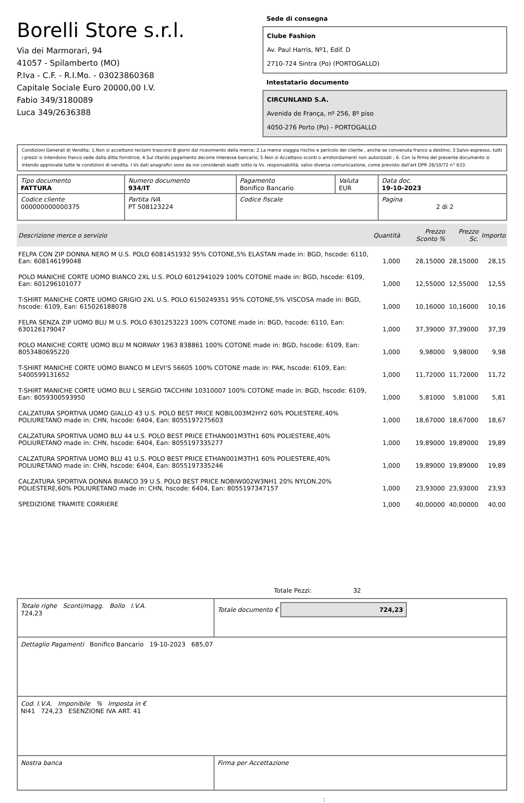Borelli Store s.r.l.
Via dei Marmorari, 94
41057 - Spilamberto (MO)
P.Iva - C.F. - R.I.Mo. - 03023860368
Capitale Sociale Euro 20000,00 I.V.
Fabio 349/3180089
Luca 349/2636388
Sede di consegna
Clube Fashion
Av. Paul Harris, Nº1, Edif. D
2710-724 Sintra (Po) (PORTOGALLO)
Intestatario documento
CIRCUNLAND S.A.
Avenida de França, nº 256, 8º piso
4050-276 Porto (Po) - PORTOGALLO
Condizioni Generali di Vendita: 1.Non si accettano reclami trascorsi 8 giorni dal ricevimento della merce; 2.La merce viaggia rischio e pericolo del cliente , anche se convenuta franco a destino; 3.Salvo espresso, tutti i prezzi si intendono franco sede dalla ditta fornitrice; 4.Sul ritardo pagamento decorre interesse bancario; 5.Non si Accettano sconti o arrotondamenti non autorizzati ; 6. Con la firma del presente documento si intendo approvate tutte le condizioni di vendita. I Vs dati anagrafici sono da noi considerati esatti sotto la Vs. responsabilità, salvo diversa comunicazione, come previsto dall'art DPR 26/10/72 n° 633.
| Tipo documento FATTURA | Numero documento 934/IT | Pagamento Bonifico Bancario | Valuta EUR | Data doc. 19-10-2023 |
| Codice cliente 000000000000375 | Partita IVA PT 508123224 | Codice fiscale | | Pagina 2 di 2 |
| Descrizione merce o servizio | Quantità | Prezzo Sconto % | Prezzo Sc. | Importo |
| --- | --- | --- | --- | --- |
| FELPA CON ZIP DONNA NERO M U.S. POLO 6081451932 95% COTONE,5% ELASTAN made in: BGD, hscode: 6110, Ean: 608146199048 | 1,000 | 28,15000 | 28,15000 | 28,15 |
| POLO MANICHE CORTE UOMO BIANCO 2XL U.S. POLO 6012941029 100% COTONE made in: BGD, hscode: 6109, Ean: 601296101077 | 1,000 | 12,55000 | 12,55000 | 12,55 |
| T-SHIRT MANICHE CORTE UOMO GRIGIO 2XL U.S. POLO 6150249351 95% COTONE,5% VISCOSA made in: BGD, hscode: 6109, Ean: 615026188078 | 1,000 | 10,16000 | 10,16000 | 10,16 |
| FELPA SENZA ZIP UOMO BLU M U.S. POLO 6301253223 100% COTONE made in: BGD, hscode: 6110, Ean: 630126179047 | 1,000 | 37,39000 | 37,39000 | 37,39 |
| POLO MANICHE CORTE UOMO BLU M NORWAY 1963 838861 100% COTONE made in: BGD, hscode: 6109, Ean: 8053480695220 | 1,000 | 9,98000 | 9,98000 | 9,98 |
| T-SHIRT MANICHE CORTE UOMO BIANCO M LEVI'S 56605 100% COTONE made in: PAK, hscode: 6109, Ean: 5400599131652 | 1,000 | 11,72000 | 11,72000 | 11,72 |
| T-SHIRT MANICHE CORTE UOMO BLU L SERGIO TACCHINI 10310007 100% COTONE made in: BGD, hscode: 6109, Ean: 8059300593950 | 1,000 | 5,81000 | 5,81000 | 5,81 |
| CALZATURA SPORTIVA UOMO GIALLO 43 U.S. POLO BEST PRICE NOBIL003M2HY2 60% POLIESTERE,40% POLIURETANO made in: CHN, hscode: 6404, Ean: 8055197275603 | 1,000 | 18,67000 | 18,67000 | 18,67 |
| CALZATURA SPORTIVA UOMO BLU 44 U.S. POLO BEST PRICE ETHAN001M3TH1 60% POLIESTERE,40% POLIURETANO made in: CHN, hscode: 6404, Ean: 8055197335277 | 1,000 | 19,89000 | 19,89000 | 19,89 |
| CALZATURA SPORTIVA UOMO BLU 41 U.S. POLO BEST PRICE ETHAN001M3TH1 60% POLIESTERE,40% POLIURETANO made in: CHN, hscode: 6404, Ean: 8055197335246 | 1,000 | 19,89000 | 19,89000 | 19,89 |
| CALZATURA SPORTIVA DONNA BIANCO 39 U.S. POLO BEST PRICE NOBIW002W3NH1 20% NYLON,20% POLIESTERE,60% POLIURETANO made in: CHN, hscode: 6404, Ean: 8055197347157 | 1,000 | 23,93000 | 23,93000 | 23,93 |
| SPEDIZIONE TRAMITE CORRIERE | 1,000 | 40,00000 | 40,00000 | 40,00 |
Totale Pezzi: 32
| Totale righe Sconti/magg. Bollo I.V.A. 724,23 | Totale documento € 724,23 |
| Dettaglio Pagamenti Bonifico Bancario 19-10-2023 685,07 | |
| Cod. I.V.A. Imponibile % Imposta in € NI41 724,23 ESENZIONE IVA ART. 41 | |
| Nostra banca | Firma per Accettazione |
: